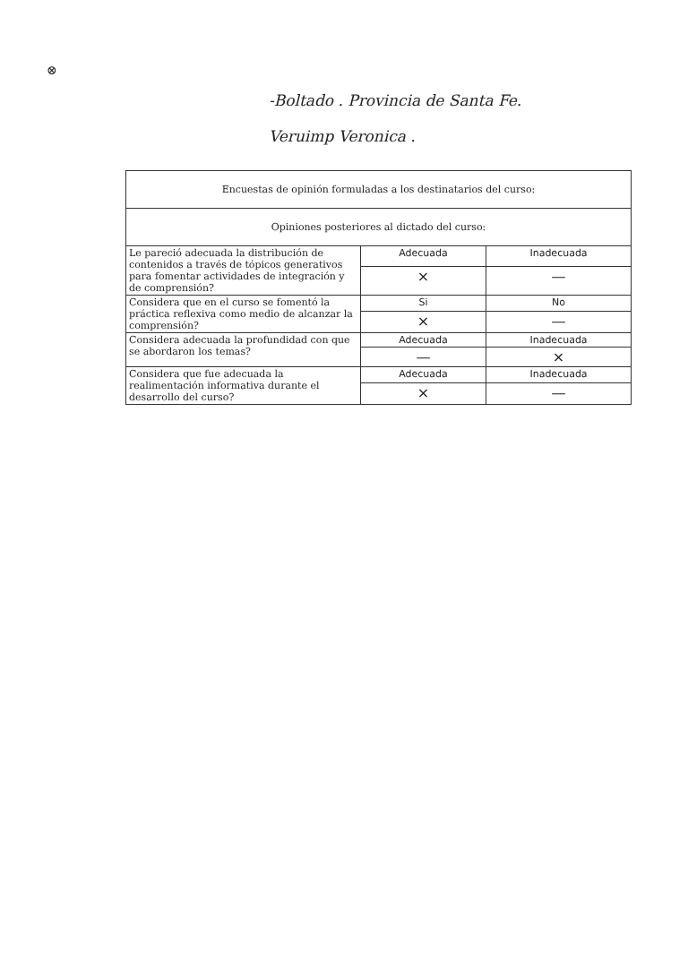⊗
-Boltado . Provincia de Santa Fe.
Veruimp Veronica .
| Encuestas de opinión formuladas a los destinatarios del curso: | | |
| --- | --- | --- |
| Opiniones posteriores al dictado del curso: | | |
| Le pareció adecuada la distribución de contenidos a través de tópicos generativos para fomentar actividades de integración y de comprensión? | Adecuada | Inadecuada |
| | × | — |
| Considera que en el curso se fomentó la práctica reflexiva como medio de alcanzar la comprensión? | Si | No |
| | × | — |
| Considera adecuada la profundidad con que se abordaron los temas? | Adecuada | Inadecuada |
| | — | × |
| Considera que fue adecuada la realimentación informativa durante el desarrollo del curso? | Adecuada | Inadecuada |
| | × | — |